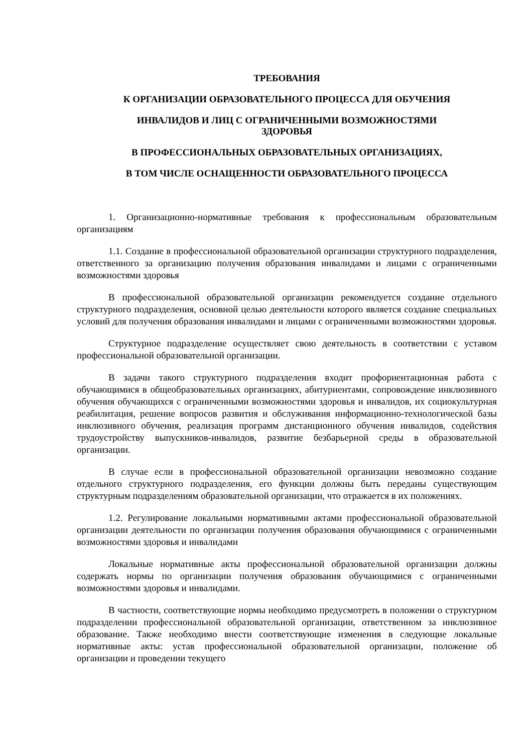ТРЕБОВАНИЯ
К ОРГАНИЗАЦИИ ОБРАЗОВАТЕЛЬНОГО ПРОЦЕССА ДЛЯ ОБУЧЕНИЯ
ИНВАЛИДОВ И ЛИЦ С ОГРАНИЧЕННЫМИ ВОЗМОЖНОСТЯМИ
ЗДОРОВЬЯ
В ПРОФЕССИОНАЛЬНЫХ ОБРАЗОВАТЕЛЬНЫХ ОРГАНИЗАЦИЯХ,
В ТОМ ЧИСЛЕ ОСНАЩЕННОСТИ ОБРАЗОВАТЕЛЬНОГО ПРОЦЕССА
1. Организационно-нормативные требования к профессиональным образовательным организациям
1.1. Создание в профессиональной образовательной организации структурного подразделения, ответственного за организацию получения образования инвалидами и лицами с ограниченными возможностями здоровья
В профессиональной образовательной организации рекомендуется создание отдельного структурного подразделения, основной целью деятельности которого является создание специальных условий для получения образования инвалидами и лицами с ограниченными возможностями здоровья.
Структурное подразделение осуществляет свою деятельность в соответствии с уставом профессиональной образовательной организации.
В задачи такого структурного подразделения входит профориентационная работа с обучающимися в общеобразовательных организациях, абитуриентами, сопровождение инклюзивного обучения обучающихся с ограниченными возможностями здоровья и инвалидов, их социокультурная реабилитация, решение вопросов развития и обслуживания информационно-технологической базы инклюзивного обучения, реализация программ дистанционного обучения инвалидов, содействия трудоустройству выпускников-инвалидов, развитие безбарьерной среды в образовательной организации.
В случае если в профессиональной образовательной организации невозможно создание отдельного структурного подразделения, его функции должны быть переданы существующим структурным подразделениям образовательной организации, что отражается в их положениях.
1.2. Регулирование локальными нормативными актами профессиональной образовательной организации деятельности по организации получения образования обучающимися с ограниченными возможностями здоровья и инвалидами
Локальные нормативные акты профессиональной образовательной организации должны содержать нормы по организации получения образования обучающимися с ограниченными возможностями здоровья и инвалидами.
В частности, соответствующие нормы необходимо предусмотреть в положении о структурном подразделении профессиональной образовательной организации, ответственном за инклюзивное образование. Также необходимо внести соответствующие изменения в следующие локальные нормативные акты: устав профессиональной образовательной организации, положение об организации и проведении текущего